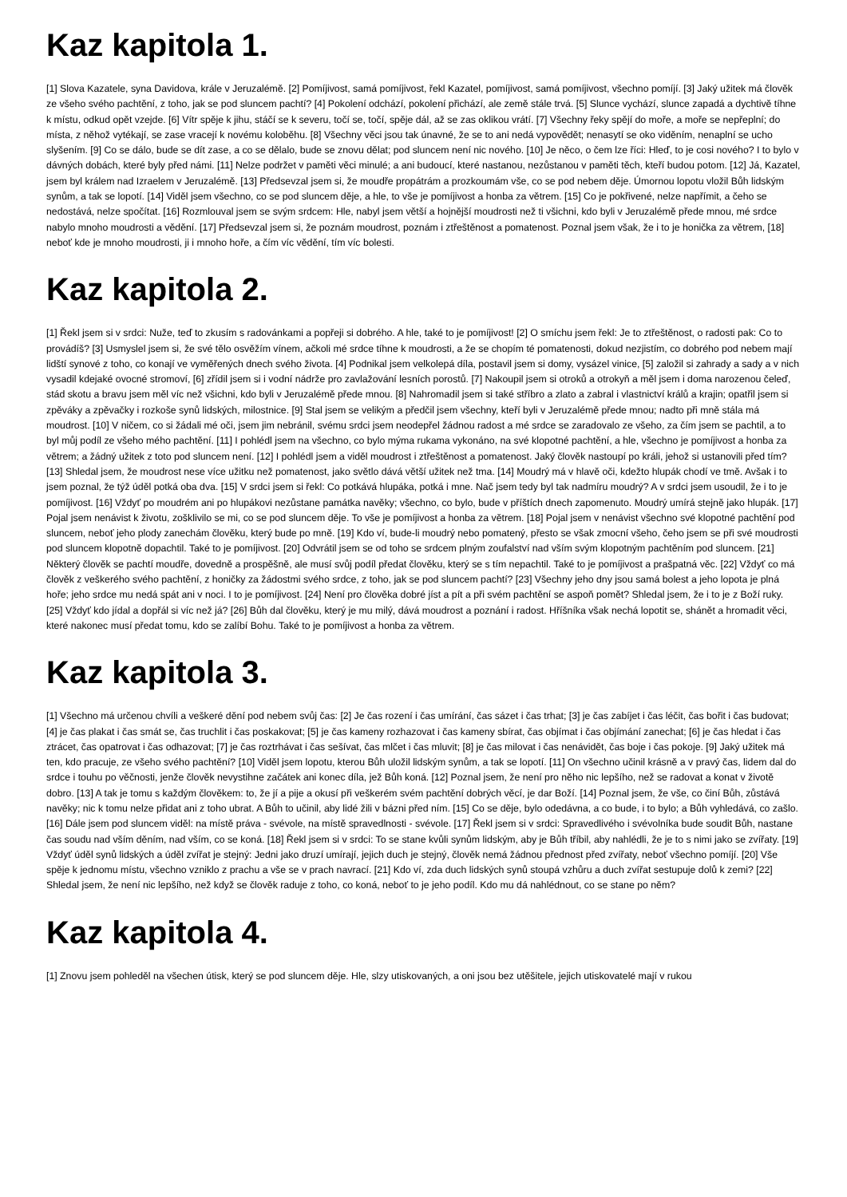Kaz kapitola 1.
[1] Slova Kazatele, syna Davidova, krále v Jeruzalémě. [2] Pomíjivost, samá pomíjivost, řekl Kazatel, pomíjivost, samá pomíjivost, všechno pomíjí. [3] Jaký užitek má člověk ze všeho svého pachtění, z toho, jak se pod sluncem pachtí? [4] Pokolení odchází, pokolení přichází, ale země stále trvá. [5] Slunce vychází, slunce zapadá a dychtivě tíhne k místu, odkud opět vzejde. [6] Vítr spěje k jihu, stáčí se k severu, točí se, točí, spěje dál, až se zas oklikou vrátí. [7] Všechny řeky spějí do moře, a moře se nepřeplní; do místa, z něhož vytékají, se zase vracejí k novému koloběhu. [8] Všechny věci jsou tak únavné, že se to ani nedá vypovědět; nenasytí se oko viděním, nenaplní se ucho slyšením. [9] Co se dálo, bude se dít zase, a co se dělalo, bude se znovu dělat; pod sluncem není nic nového. [10] Je něco, o čem lze říci: Hleď, to je cosi nového? I to bylo v dávných dobách, které byly před námi. [11] Nelze podržet v paměti věci minulé; a ani budoucí, které nastanou, nezůstanou v paměti těch, kteří budou potom. [12] Já, Kazatel, jsem byl králem nad Izraelem v Jeruzalémě. [13] Předsevzal jsem si, že moudře propátrám a prozkoumám vše, co se pod nebem děje. Úmornou lopotu vložil Bůh lidským synům, a tak se lopotí. [14] Viděl jsem všechno, co se pod sluncem děje, a hle, to vše je pomíjivost a honba za větrem. [15] Co je pokřivené, nelze napřímit, a čeho se nedostává, nelze spočítat. [16] Rozmlouval jsem se svým srdcem: Hle, nabyl jsem větší a hojnější moudrosti než ti všichni, kdo byli v Jeruzalémě přede mnou, mé srdce nabylo mnoho moudrosti a vědění. [17] Předsevzal jsem si, že poznám moudrost, poznám i ztřeštěnost a pomatenost. Poznal jsem však, že i to je honička za větrem, [18] neboť kde je mnoho moudrosti, ji i mnoho hoře, a čím víc vědění, tím víc bolesti.
Kaz kapitola 2.
[1] Řekl jsem si v srdci: Nuže, teď to zkusím s radovánkami a popřeji si dobrého. A hle, také to je pomíjivost! [2] O smíchu jsem řekl: Je to ztřeštěnost, o radosti pak: Co to provádíš? [3] Usmyslel jsem si, že své tělo osvěžím vínem, ačkoli mé srdce tíhne k moudrosti, a že se chopím té pomatenosti, dokud nezjistím, co dobrého pod nebem mají lidští synové z toho, co konají ve vyměřených dnech svého života. [4] Podnikal jsem velkolepá díla, postavil jsem si domy, vysázel vinice, [5] založil si zahrady a sady a v nich vysadil kdejaké ovocné stromoví, [6] zřídil jsem si i vodní nádrže pro zavlažování lesních porostů. [7] Nakoupil jsem si otroků a otrokyň a měl jsem i doma narozenou čeleď, stád skotu a bravu jsem měl víc než všichni, kdo byli v Jeruzalémě přede mnou. [8] Nahromadil jsem si také stříbro a zlato a zabral i vlastnictví králů a krajin; opatřil jsem si zpěváky a zpěvačky i rozkoše synů lidských, milostnice. [9] Stal jsem se velikým a předčil jsem všechny, kteří byli v Jeruzalémě přede mnou; nadto při mně stála má moudrost. [10] V ničem, co si žádali mé oči, jsem jim nebránil, svému srdci jsem neodepřel žádnou radost a mé srdce se zaradovalo ze všeho, za čím jsem se pachtil, a to byl můj podíl ze všeho mého pachtění. [11] I pohlédl jsem na všechno, co bylo mýma rukama vykonáno, na své klopotné pachtění, a hle, všechno je pomíjivost a honba za větrem; a žádný užitek z toto pod sluncem není. [12] I pohlédl jsem a viděl moudrost i ztřeštěnost a pomatenost. Jaký člověk nastoupí po králi, jehož si ustanovili před tím? [13] Shledal jsem, že moudrost nese více užitku než pomatenost, jako světlo dává větší užitek než tma. [14] Moudrý má v hlavě oči, kdežto hlupák chodí ve tmě. Avšak i to jsem poznal, že týž úděl potká oba dva. [15] V srdci jsem si řekl: Co potkává hlupáka, potká i mne. Nač jsem tedy byl tak nadmíru moudrý? A v srdci jsem usoudil, že i to je pomíjivost. [16] Vždyť po moudrém ani po hlupákovi nezůstane památka navěky; všechno, co bylo, bude v příštích dnech zapomenuto. Moudrý umírá stejně jako hlupák. [17] Pojal jsem nenávist k životu, zošklivilo se mi, co se pod sluncem děje. To vše je pomíjivost a honba za větrem. [18] Pojal jsem v nenávist všechno své klopotné pachtění pod sluncem, neboť jeho plody zanechám člověku, který bude po mně. [19] Kdo ví, bude-li moudrý nebo pomatený, přesto se však zmocní všeho, čeho jsem se při své moudrosti pod sluncem klopotně dopachtil. Také to je pomíjivost. [20] Odvrátil jsem se od toho se srdcem plným zoufalství nad vším svým klopotným pachtěním pod sluncem. [21] Některý člověk se pachtí moudře, dovedně a prospěšně, ale musí svůj podíl předat člověku, který se s tím nepachtil. Také to je pomíjivost a prašpatná věc. [22] Vždyť co má člověk z veškerého svého pachtění, z honičky za žádostmi svého srdce, z toho, jak se pod sluncem pachtí? [23] Všechny jeho dny jsou samá bolest a jeho lopota je plná hoře; jeho srdce mu nedá spát ani v noci. I to je pomíjivost. [24] Není pro člověka dobré jíst a pít a při svém pachtění se aspoň pomět? Shledal jsem, že i to je z Boží ruky. [25] Vždyť kdo jídal a dopřál si víc než já? [26] Bůh dal člověku, který je mu milý, dává moudrost a poznání i radost. Hříšníka však nechá lopotit se, shánět a hromadit věci, které nakonec musí předat tomu, kdo se zalíbí Bohu. Také to je pomíjivost a honba za větrem.
Kaz kapitola 3.
[1] Všechno má určenou chvíli a veškeré dění pod nebem svůj čas: [2] Je čas rození i čas umírání, čas sázet i čas trhat; [3] je čas zabíjet i čas léčit, čas bořit i čas budovat; [4] je čas plakat i čas smát se, čas truchlit i čas poskakovat; [5] je čas kameny rozhazovat i čas kameny sbírat, čas objímat i čas objímání zanechat; [6] je čas hledat i čas ztrácet, čas opatrovat i čas odhazovat; [7] je čas roztrhávat i čas sešívat, čas mlčet i čas mluvit; [8] je čas milovat i čas nenávidět, čas boje i čas pokoje. [9] Jaký užitek má ten, kdo pracuje, ze všeho svého pachtění? [10] Viděl jsem lopotu, kterou Bůh uložil lidským synům, a tak se lopotí. [11] On všechno učinil krásně a v pravý čas, lidem dal do srdce i touhu po věčnosti, jenže člověk nevystihne začátek ani konec díla, jež Bůh koná. [12] Poznal jsem, že není pro něho nic lepšího, než se radovat a konat v životě dobro. [13] A tak je tomu s každým člověkem: to, že jí a pije a okusí při veškerém svém pachtění dobrých věcí, je dar Boží. [14] Poznal jsem, že vše, co činí Bůh, zůstává navěky; nic k tomu nelze přidat ani z toho ubrat. A Bůh to učinil, aby lidé žili v bázni před ním. [15] Co se děje, bylo odedávna, a co bude, i to bylo; a Bůh vyhledává, co zašlo. [16] Dále jsem pod sluncem viděl: na místě práva - svévole, na místě spravedlnosti - svévole. [17] Řekl jsem si v srdci: Spravedlivého i svévolníka bude soudit Bůh, nastane čas soudu nad vším děním, nad vším, co se koná. [18] Řekl jsem si v srdci: To se stane kvůli synům lidským, aby je Bůh tříbil, aby nahlédli, že je to s nimi jako se zvířaty. [19] Vždyť úděl synů lidských a úděl zvířat je stejný: Jedni jako druzí umírají, jejich duch je stejný, člověk nemá žádnou přednost před zvířaty, neboť všechno pomíjí. [20] Vše spěje k jednomu místu, všechno vzniklo z prachu a vše se v prach navrací. [21] Kdo ví, zda duch lidských synů stoupá vzhůru a duch zvířat sestupuje dolů k zemi? [22] Shledal jsem, že není nic lepšího, než když se člověk raduje z toho, co koná, neboť to je jeho podíl. Kdo mu dá nahlédnout, co se stane po něm?
Kaz kapitola 4.
[1] Znovu jsem pohleděl na všechen útisk, který se pod sluncem děje. Hle, slzy utiskovaných, a oni jsou bez utěšitele, jejich utiskovatelé mají v rukou